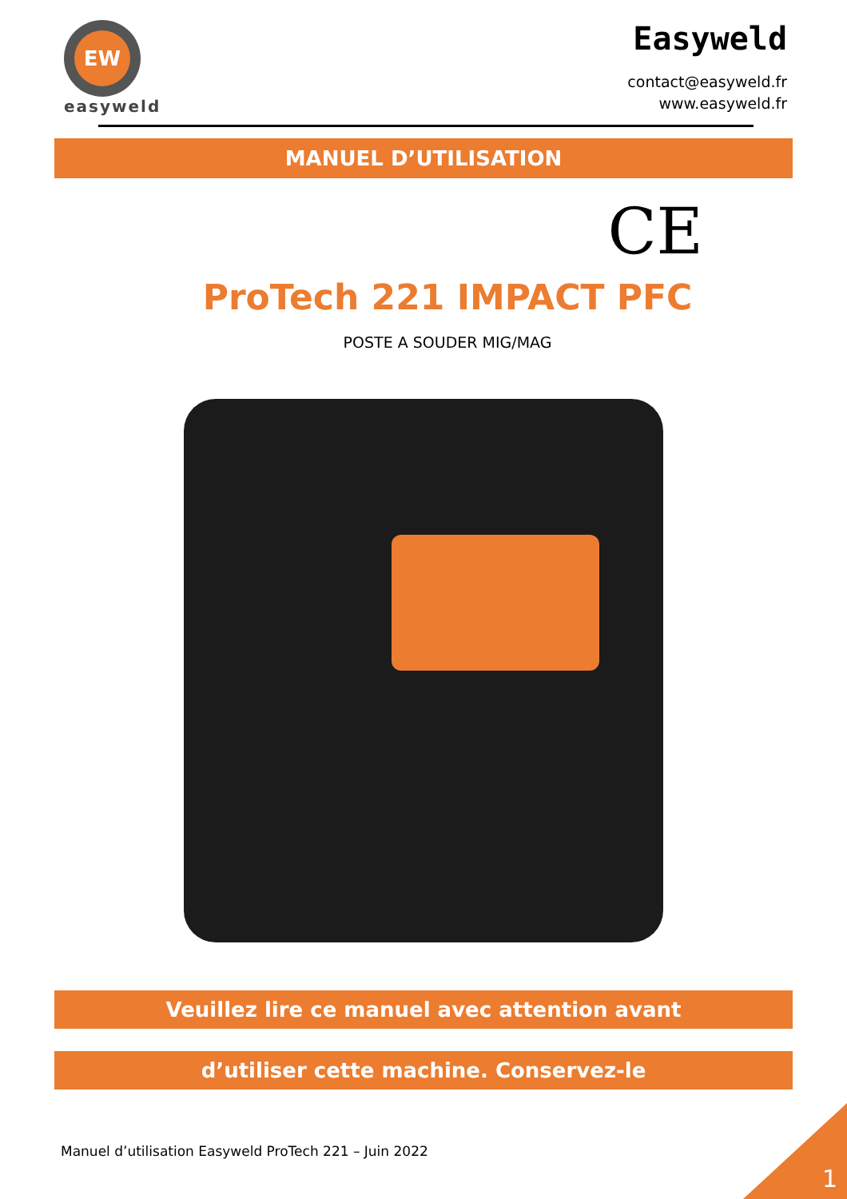EW
easyweld
Easyweld
contact@easyweld.fr
www.easyweld.fr
MANUEL D’UTILISATION
CE
ProTech 221 IMPACT PFC
POSTE A SOUDER MIG/MAG
Veuillez lire ce manuel avec attention avant
d’utiliser cette machine. Conservez-le
Manuel d’utilisation Easyweld ProTech 221 – Juin 2022
1